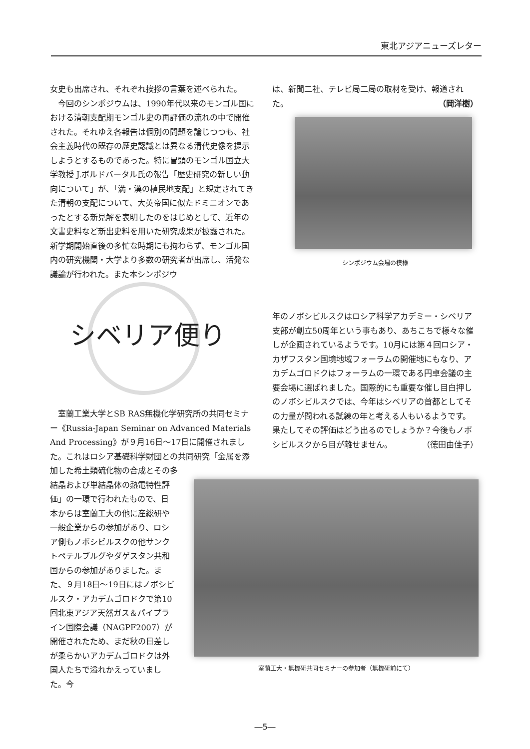東北アジアニューズレター
女史も出席され、それぞれ挨拶の言葉を述べられた。
　今回のシンポジウムは、1990年代以来のモンゴル国における清朝支配期モンゴル史の再評価の流れの中で開催された。それゆえ各報告は個別の問題を論じつつも、社会主義時代の既存の歴史認識とは異なる清代史像を提示しようとするものであった。特に冒頭のモンゴル国立大学教授 J.ボルドバータル氏の報告「歴史研究の新しい動向について」が、「満・漢の植民地支配」と規定されてきた清朝の支配について、大英帝国に似たドミニオンであったとする新見解を表明したのをはじめとして、近年の文書史料など新出史料を用いた研究成果が披露された。新学期開始直後の多忙な時期にも拘わらず、モンゴル国内の研究機関・大学より多数の研究者が出席し、活発な議論が行われた。また本シンポジウ
は、新聞二社、テレビ局二局の取材を受け、報道された。 （岡洋樹）
シンポジウム会場の模様
シベリア便り
年のノボシビルスクはロシア科学アカデミー・シベリア支部が創立50周年という事もあり、あちこちで様々な催しが企画されているようです。10月には第４回ロシア・カザフスタン国境地域フォーラムの開催地にもなり、アカデムゴロドクはフォーラムの一環である円卓会議の主要会場に選ばれました。国際的にも重要な催し目白押しのノボシビルスクでは、今年はシベリアの首都としてその力量が問われる試練の年と考える人もいるようです。果たしてその評価はどう出るのでしょうか？今後もノボシビルスクから目が離せません。 （徳田由佳子）
　室蘭工業大学とSB RAS無機化学研究所の共同セミナー《Russia-Japan Seminar on Advanced Materials And Processing》が９月16日～17日に開催されました。これはロシア基礎科学財団との共同研究「金属を添加した希土類硫化物の合成とその多
結晶および単結晶体の熱電特性評価」の一環で行われたもので、日本からは室蘭工大の他に産総研や一般企業からの参加があり、ロシア側もノボシビルスクの他サンクトペテルブルグやダゲスタン共和国からの参加がありました。また、９月18日～19日にはノボシビルスク・アカデムゴロドクで第10回北東アジア天然ガス＆パイプライン国際会議（NAGPF2007）が開催されたため、まだ秋の日差しが柔らかいアカデムゴロドクは外国人たちで溢れかえっていました。今
室蘭工大・無機研共同セミナーの参加者（無機研前にて）
―5―